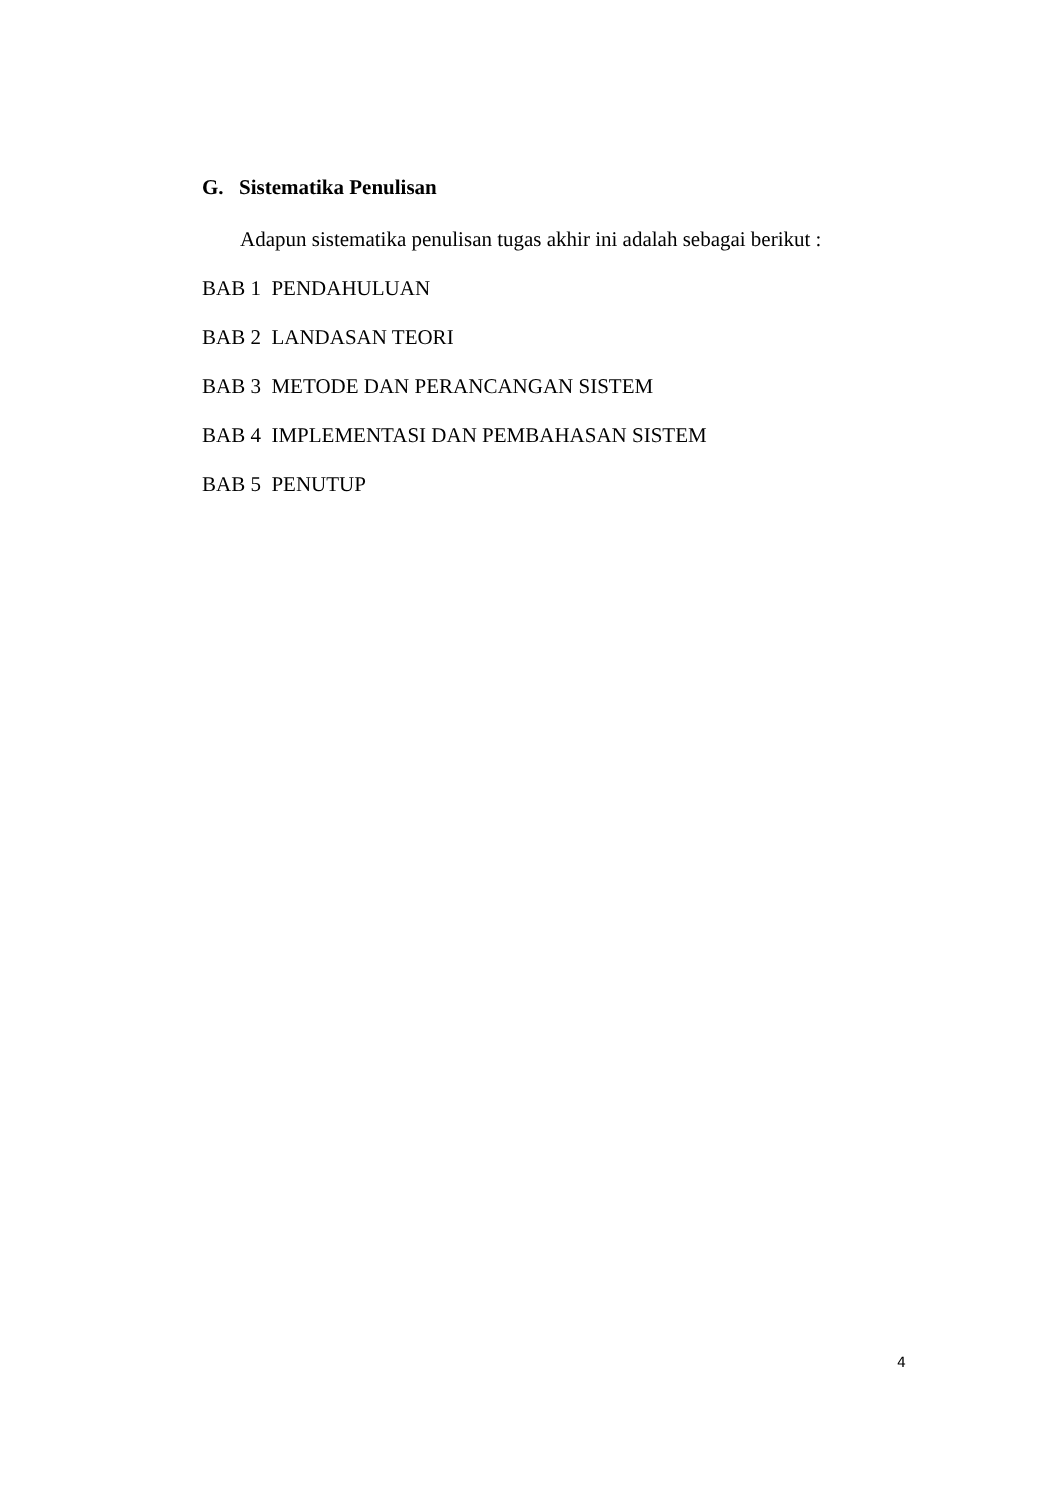G. Sistematika Penulisan
Adapun sistematika penulisan tugas akhir ini adalah sebagai berikut :
BAB 1 PENDAHULUAN
BAB 2 LANDASAN TEORI
BAB 3 METODE DAN PERANCANGAN SISTEM
BAB 4 IMPLEMENTASI DAN PEMBAHASAN SISTEM
BAB 5 PENUTUP
4